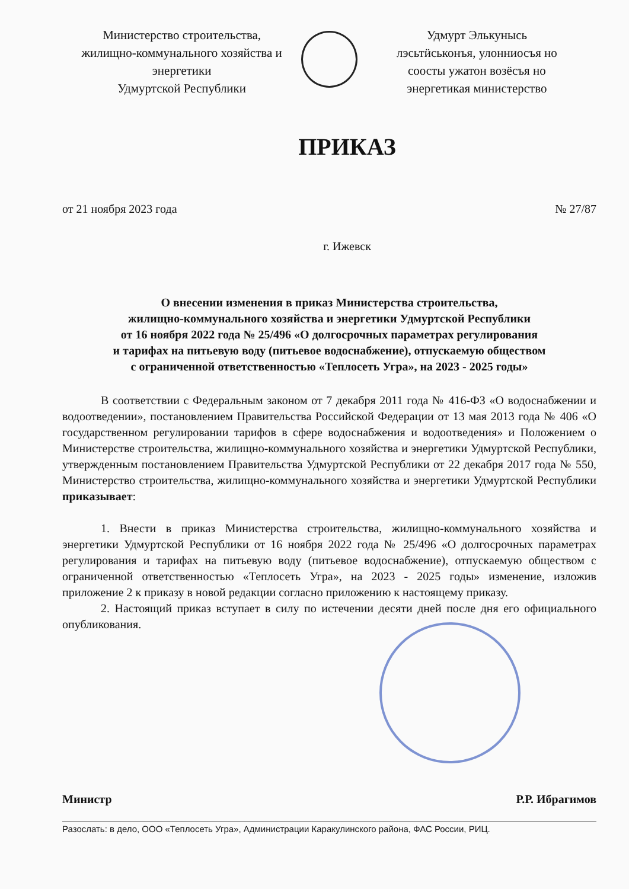Министерство строительства,
жилищно-коммунального хозяйства и
энергетики
Удмуртской Республики
Удмурт Элькунысь
лэсьтӥськонъя, улонниосъя но
соосты ужатон возёсъя но
энергетикая министерство
ПРИКАЗ
от 21 ноября 2023 года № 27/87
г. Ижевск
О внесении изменения в приказ Министерства строительства,
жилищно-коммунального хозяйства и энергетики Удмуртской Республики
от 16 ноября 2022 года № 25/496 «О долгосрочных параметрах регулирования
и тарифах на питьевую воду (питьевое водоснабжение), отпускаемую обществом
с ограниченной ответственностью «Теплосеть Угра», на 2023 - 2025 годы»
В соответствии с Федеральным законом от 7 декабря 2011 года № 416-ФЗ «О водоснабжении и водоотведении», постановлением Правительства Российской Федерации от 13 мая 2013 года № 406 «О государственном регулировании тарифов в сфере водоснабжения и водоотведения» и Положением о Министерстве строительства, жилищно-коммунального хозяйства и энергетики Удмуртской Республики, утвержденным постановлением Правительства Удмуртской Республики от 22 декабря 2017 года № 550, Министерство строительства, жилищно-коммунального хозяйства и энергетики Удмуртской Республики приказывает:
1. Внести в приказ Министерства строительства, жилищно-коммунального хозяйства и энергетики Удмуртской Республики от 16 ноября 2022 года № 25/496 «О долгосрочных параметрах регулирования и тарифах на питьевую воду (питьевое водоснабжение), отпускаемую обществом с ограниченной ответственностью «Теплосеть Угра», на 2023 - 2025 годы» изменение, изложив приложение 2 к приказу в новой редакции согласно приложению к настоящему приказу.
2. Настоящий приказ вступает в силу по истечении десяти дней после дня его официального опубликования.
Министр Р.Р. Ибрагимов
Разослать: в дело, ООО «Теплосеть Угра», Администрации Каракулинского района, ФАС России, РИЦ.